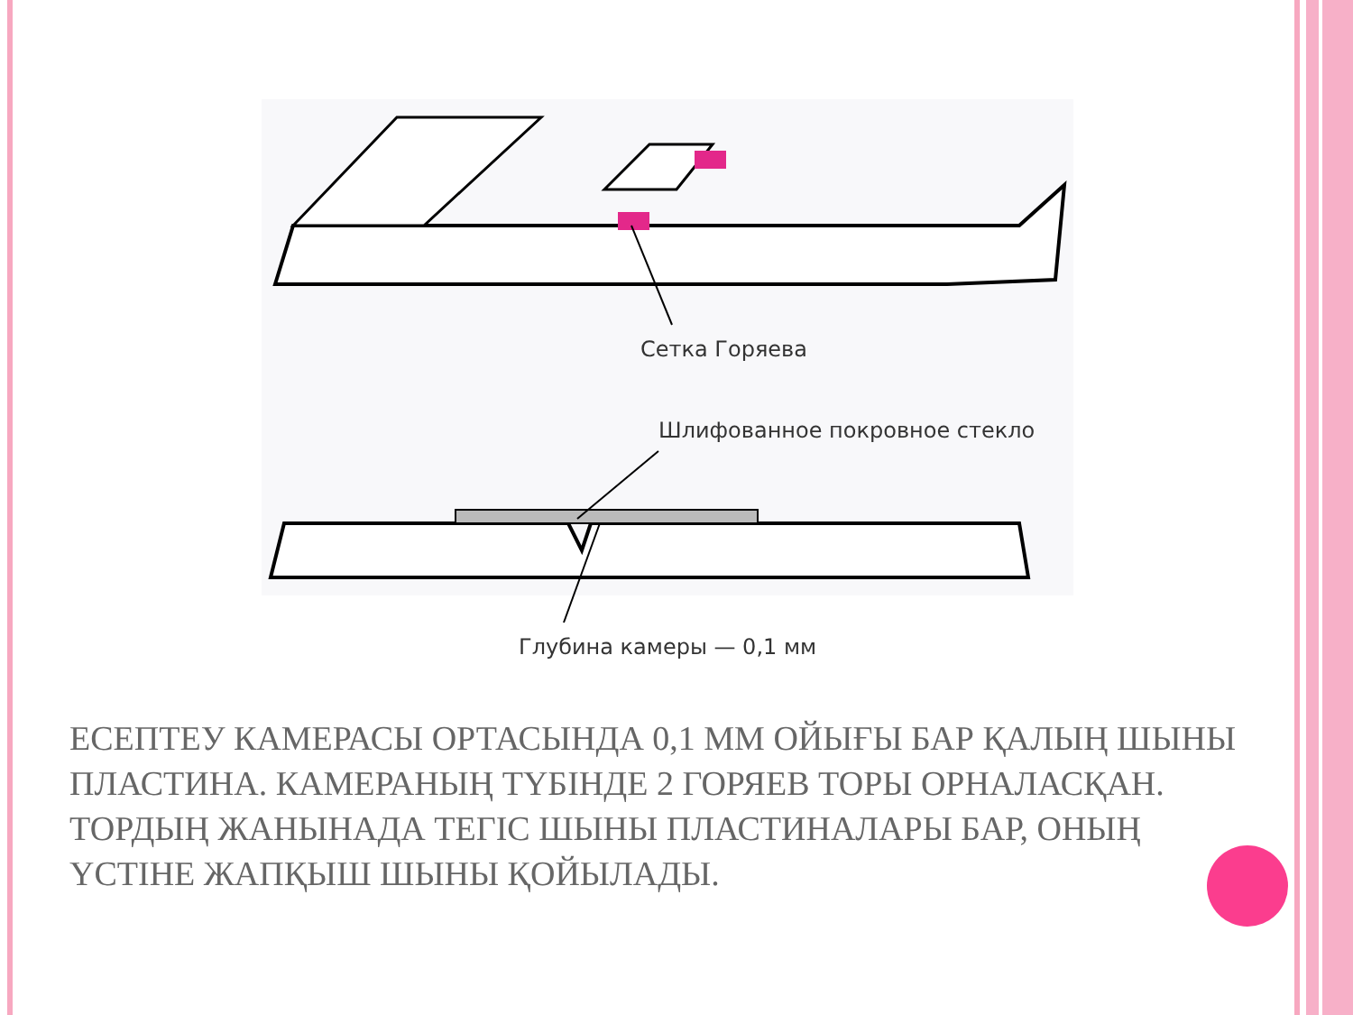Сетка Горяева
Шлифованное покровное стекло
Глубина камеры — 0,1 мм
ЕСЕПТЕУ КАМЕРАСЫ ОРТАСЫНДА 0,1 ММ ОЙЫҒЫ БАР ҚАЛЫҢ ШЫНЫ ПЛАСТИНА. КАМЕРАНЫҢ ТҮБІНДЕ 2 ГОРЯЕВ ТОРЫ ОРНАЛАСҚАН. ТОРДЫҢ ЖАНЫНАДА ТЕГІС ШЫНЫ ПЛАСТИНАЛАРЫ БАР, ОНЫҢ ҮСТІНЕ ЖАПҚЫШ ШЫНЫ ҚОЙЫЛАДЫ.